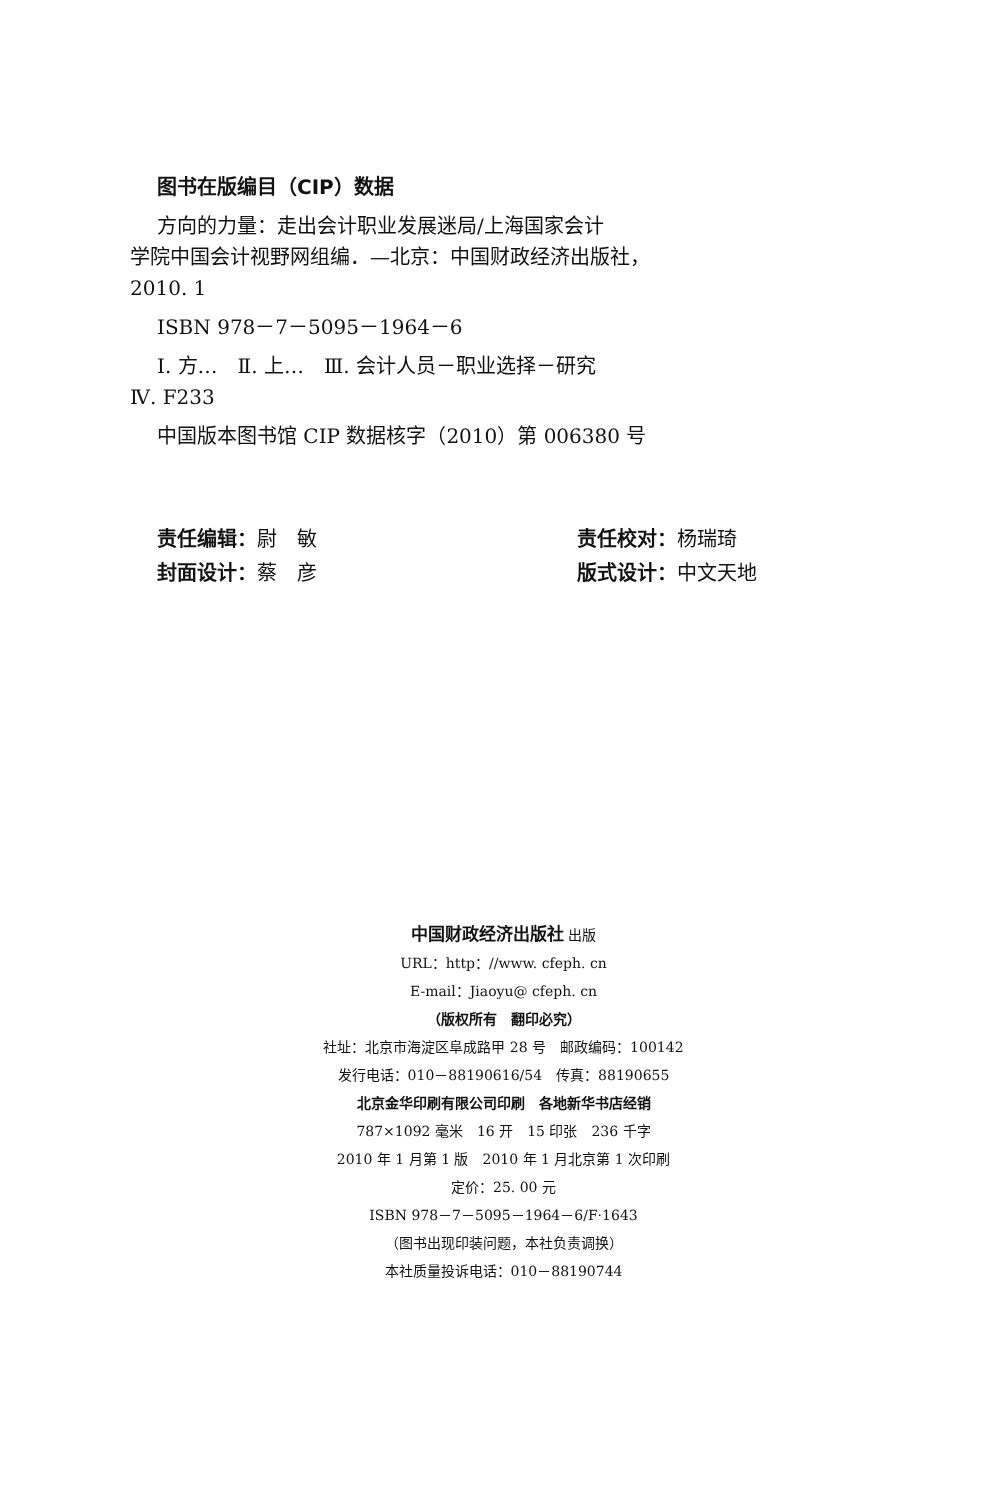图书在版编目（CIP）数据
方向的力量：走出会计职业发展迷局/上海国家会计
学院中国会计视野网组编．—北京：中国财政经济出版社，
2010. 1
ISBN 978－7－5095－1964－6
Ⅰ. 方…　Ⅱ. 上…　Ⅲ. 会计人员－职业选择－研究
Ⅳ. F233
中国版本图书馆 CIP 数据核字（2010）第 006380 号
责任编辑：尉　敏
责任校对：杨瑞琦
封面设计：蔡　彦
版式设计：中文天地
中国财政经济出版社 出版
URL：http：//www. cfeph. cn
E-mail：Jiaoyu@ cfeph. cn
（版权所有　翻印必究）
社址：北京市海淀区阜成路甲 28 号　邮政编码：100142
发行电话：010－88190616/54　传真：88190655
北京金华印刷有限公司印刷　各地新华书店经销
787×1092 毫米　16 开　15 印张　236 千字
2010 年 1 月第 1 版　2010 年 1 月北京第 1 次印刷
定价：25. 00 元
ISBN 978－7－5095－1964－6/F·1643
（图书出现印装问题，本社负责调换）
本社质量投诉电话：010－88190744